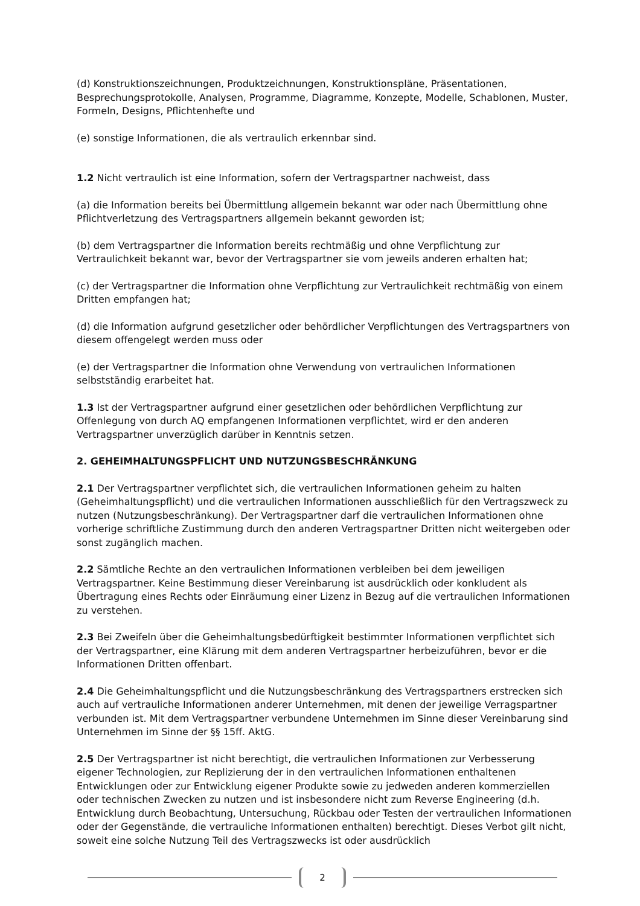(d) Konstruktionszeichnungen, Produktzeichnungen, Konstruktionspläne, Präsentationen, Besprechungsprotokolle, Analysen, Programme, Diagramme, Konzepte, Modelle, Schablonen, Muster, Formeln, Designs, Pflichtenhefte und
(e) sonstige Informationen, die als vertraulich erkennbar sind.
1.2 Nicht vertraulich ist eine Information, sofern der Vertragspartner nachweist, dass
(a) die Information bereits bei Übermittlung allgemein bekannt war oder nach Übermittlung ohne Pflichtverletzung des Vertragspartners allgemein bekannt geworden ist;
(b) dem Vertragspartner die Information bereits rechtmäßig und ohne Verpflichtung zur Vertraulichkeit bekannt war, bevor der Vertragspartner sie vom jeweils anderen erhalten hat;
(c) der Vertragspartner die Information ohne Verpflichtung zur Vertraulichkeit rechtmäßig von einem Dritten empfangen hat;
(d) die Information aufgrund gesetzlicher oder behördlicher Verpflichtungen des Vertragspartners von diesem offengelegt werden muss oder
(e) der Vertragspartner die Information ohne Verwendung von vertraulichen Informationen selbstständig erarbeitet hat.
1.3 Ist der Vertragspartner aufgrund einer gesetzlichen oder behördlichen Verpflichtung zur Offenlegung von durch AQ empfangenen Informationen verpflichtet, wird er den anderen Vertragspartner unverzüglich darüber in Kenntnis setzen.
2. GEHEIMHALTUNGSPFLICHT UND NUTZUNGSBESCHRÄNKUNG
2.1 Der Vertragspartner verpflichtet sich, die vertraulichen Informationen geheim zu halten (Geheimhaltungspflicht) und die vertraulichen Informationen ausschließlich für den Vertragszweck zu nutzen (Nutzungsbeschränkung). Der Vertragspartner darf die vertraulichen Informationen ohne vorherige schriftliche Zustimmung durch den anderen Vertragspartner Dritten nicht weitergeben oder sonst zugänglich machen.
2.2 Sämtliche Rechte an den vertraulichen Informationen verbleiben bei dem jeweiligen Vertragspartner. Keine Bestimmung dieser Vereinbarung ist ausdrücklich oder konkludent als Übertragung eines Rechts oder Einräumung einer Lizenz in Bezug auf die vertraulichen Informationen zu verstehen.
2.3 Bei Zweifeln über die Geheimhaltungsbedürftigkeit bestimmter Informationen verpflichtet sich der Vertragspartner, eine Klärung mit dem anderen Vertragspartner herbeizuführen, bevor er die Informationen Dritten offenbart.
2.4 Die Geheimhaltungspflicht und die Nutzungsbeschränkung des Vertragspartners erstrecken sich auch auf vertrauliche Informationen anderer Unternehmen, mit denen der jeweilige Verragspartner verbunden ist. Mit dem Vertragspartner verbundene Unternehmen im Sinne dieser Vereinbarung sind Unternehmen im Sinne der §§ 15ff. AktG.
2.5 Der Vertragspartner ist nicht berechtigt, die vertraulichen Informationen zur Verbesserung eigener Technologien, zur Replizierung der in den vertraulichen Informationen enthaltenen Entwicklungen oder zur Entwicklung eigener Produkte sowie zu jedweden anderen kommerziellen oder technischen Zwecken zu nutzen und ist insbesondere nicht zum Reverse Engineering (d.h. Entwicklung durch Beobachtung, Untersuchung, Rückbau oder Testen der vertraulichen Informationen oder der Gegenstände, die vertrauliche Informationen enthalten) berechtigt. Dieses Verbot gilt nicht, soweit eine solche Nutzung Teil des Vertragszwecks ist oder ausdrücklich
2